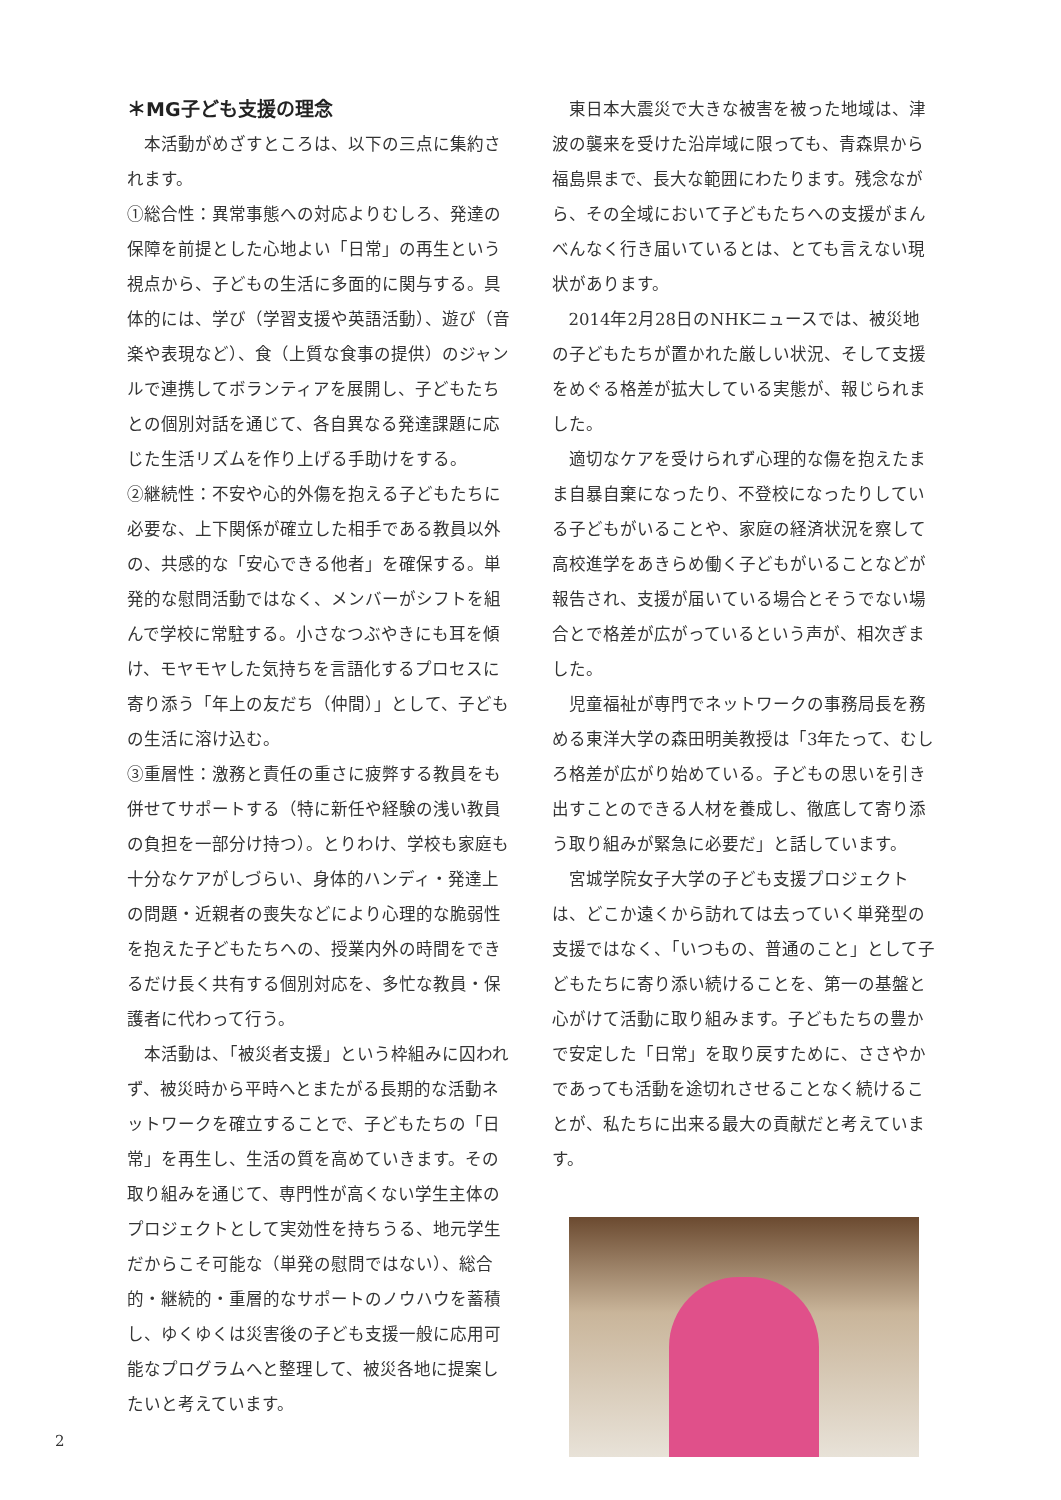＊MG子ども支援の理念
本活動がめざすところは、以下の三点に集約されます。
①総合性：異常事態への対応よりむしろ、発達の保障を前提とした心地よい「日常」の再生という視点から、子どもの生活に多面的に関与する。具体的には、学び（学習支援や英語活動）、遊び（音楽や表現など）、食（上質な食事の提供）のジャンルで連携してボランティアを展開し、子どもたちとの個別対話を通じて、各自異なる発達課題に応じた生活リズムを作り上げる手助けをする。
②継続性：不安や心的外傷を抱える子どもたちに必要な、上下関係が確立した相手である教員以外の、共感的な「安心できる他者」を確保する。単発的な慰問活動ではなく、メンバーがシフトを組んで学校に常駐する。小さなつぶやきにも耳を傾け、モヤモヤした気持ちを言語化するプロセスに寄り添う「年上の友だち（仲間）」として、子どもの生活に溶け込む。
③重層性：激務と責任の重さに疲弊する教員をも併せてサポートする（特に新任や経験の浅い教員の負担を一部分け持つ）。とりわけ、学校も家庭も十分なケアがしづらい、身体的ハンディ・発達上の問題・近親者の喪失などにより心理的な脆弱性を抱えた子どもたちへの、授業内外の時間をできるだけ長く共有する個別対応を、多忙な教員・保護者に代わって行う。
本活動は、「被災者支援」という枠組みに囚われず、被災時から平時へとまたがる長期的な活動ネットワークを確立することで、子どもたちの「日常」を再生し、生活の質を高めていきます。その取り組みを通じて、専門性が高くない学生主体のプロジェクトとして実効性を持ちうる、地元学生だからこそ可能な（単発の慰問ではない）、総合的・継続的・重層的なサポートのノウハウを蓄積し、ゆくゆくは災害後の子ども支援一般に応用可能なプログラムへと整理して、被災各地に提案したいと考えています。
東日本大震災で大きな被害を被った地域は、津波の襲来を受けた沿岸域に限っても、青森県から福島県まで、長大な範囲にわたります。残念ながら、その全域において子どもたちへの支援がまんべんなく行き届いているとは、とても言えない現状があります。
2014年2月28日のNHKニュースでは、被災地の子どもたちが置かれた厳しい状況、そして支援をめぐる格差が拡大している実態が、報じられました。
適切なケアを受けられず心理的な傷を抱えたまま自暴自棄になったり、不登校になったりしている子どもがいることや、家庭の経済状況を察して高校進学をあきらめ働く子どもがいることなどが報告され、支援が届いている場合とそうでない場合とで格差が広がっているという声が、相次ぎました。
児童福祉が専門でネットワークの事務局長を務める東洋大学の森田明美教授は「3年たって、むしろ格差が広がり始めている。子どもの思いを引き出すことのできる人材を養成し、徹底して寄り添う取り組みが緊急に必要だ」と話しています。
宮城学院女子大学の子ども支援プロジェクトは、どこか遠くから訪れては去っていく単発型の支援ではなく、「いつもの、普通のこと」として子どもたちに寄り添い続けることを、第一の基盤と心がけて活動に取り組みます。子どもたちの豊かで安定した「日常」を取り戻すために、ささやかであっても活動を途切れさせることなく続けることが、私たちに出来る最大の貢献だと考えています。
2